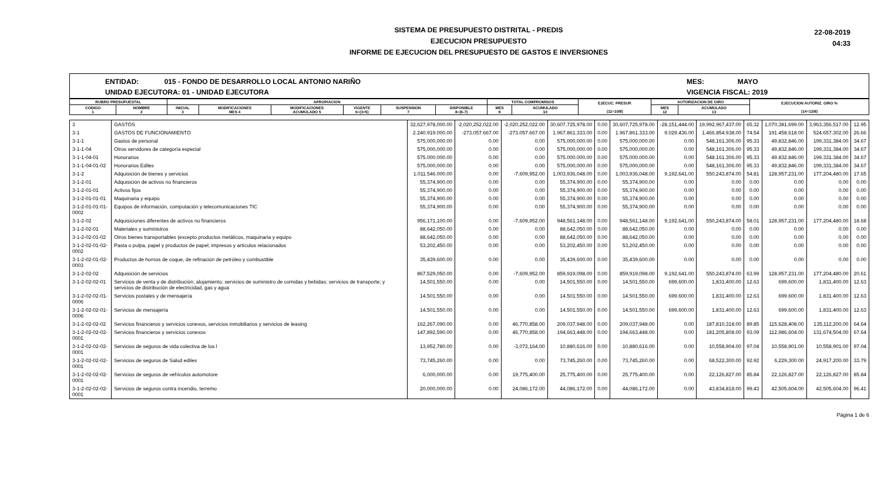SISTEMA DE PRESUPUESTO DISTRITAL - PREDIS
EJECUCION PRESUPUESTO
INFORME DE EJECUCION DEL PRESUPUESTO DE GASTOS E INVERSIONES
22-08-2019
04:33
ENTIDAD: 015 - FONDO DE DESARROLLO LOCAL ANTONIO NARIÑO
UNIDAD EJECUTORA: 01 - UNIDAD EJECUTORA
MES: MAYO
VIGENCIA FISCAL: 2019
| RUBRO PRESUPUESTAL | | APROPIACION | | | | | | TOTAL COMPROMISOS | | EJECUC. PRESUP. (11=10/8) | AUTORIZACION DE GIRO | | EJECUCION AUTORIZ. GIRO % (14=13/8) |
| --- | --- | --- | --- | --- | --- | --- | --- | --- | --- | --- | --- | --- | --- |
| CODIGO 1 | NOMBRE 2 | INICIAL 3 | MODIFICACIONES MES 4 | MODIFICACIONES ACUMULADO 5 | VIGENTE 6=(3+5) | SUSPENSION 7 | DISPONIBLE 8=(6-7) | MES 9 | ACUMULADO 10 | | MES 12 | ACUMULADO 13 | |
| 3 | GASTOS | 32,627,978,000.00 | -2,020,252,022.00 | -2,020,252,022.00 | 30,607,725,978.00 | 0.00 | 30,607,725,978.00 | -28,151,444.00 | 19,992,967,437.00 | 65.32 | 1,070,381,699.00 | 3,963,356,517.00 | 12.95 |
| 3-1 | GASTOS DE FUNCIONAMIENTO | 2.240.919.000.00 | -273.057.667.00 | -273.057.667.00 | 1.967.861.333.00 | 0.00 | 1.967.861.333.00 | 9.029.436.00 | 1.466.854.938.00 | 74.54 | 191.458.618.00 | 524.657.302.00 | 26.66 |
| 3-1-1 | Gastos de personal | 575,000,000.00 | 0.00 | 0.00 | 575,000,000.00 | 0.00 | 575,000,000.00 | 0.00 | 548,161,306.00 | 95.33 | 49,832,846.00 | 199,331,384.00 | 34.67 |
| 3-1-1-04 | Otros servidores de categoría especial | 575,000,000.00 | 0.00 | 0.00 | 575,000,000.00 | 0.00 | 575,000,000.00 | 0.00 | 548,161,306.00 | 95.33 | 49,832,846.00 | 199,331,384.00 | 34.67 |
| 3-1-1-04-01 | Honorarios | 575.000.000.00 | 0.00 | 0.00 | 575.000.000.00 | 0.00 | 575.000.000.00 | 0.00 | 548.161.306.00 | 95.33 | 49.832.846.00 | 199.331.384.00 | 34.67 |
| 3-1-1-04-01-02 | Honorarios Ediles | 575,000,000.00 | 0.00 | 0.00 | 575,000,000.00 | 0.00 | 575,000,000.00 | 0.00 | 548,161,306.00 | 95.33 | 49,832,846.00 | 199,331,384.00 | 34.67 |
| 3-1-2 | Adquisición de bienes y servicios | 1.011.546.000.00 | 0.00 | -7,609,952.00 | 1,003,936,048.00 | 0.00 | 1,003,936,048.00 | 9,192,641.00 | 550,243,874.00 | 54.81 | 128,957,231.00 | 177,204,480.00 | 17.65 |
| 3-1-2-01 | Adquisición de activos no financieros | 55,374,900.00 | 0.00 | 0.00 | 55,374,900.00 | 0.00 | 55,374,900.00 | 0.00 | 0.00 | 0.00 | 0.00 | 0.00 | 0.00 |
| 3-1-2-01-01 | Activos fijos | 55,374,900.00 | 0.00 | 0.00 | 55,374,900.00 | 0.00 | 55,374,900.00 | 0.00 | 0.00 | 0.00 | 0.00 | 0.00 | 0.00 |
| 3-1-2-01-01-01 | Maquinaria y equipo | 55,374,900.00 | 0.00 | 0.00 | 55,374,900.00 | 0.00 | 55,374,900.00 | 0.00 | 0.00 | 0.00 | 0.00 | 0.00 | 0.00 |
| 3-1-2-01-01-01-0002 | Equipos de información, computación y telecomunicaciones TIC | 55,374,900.00 | 0.00 | 0.00 | 55,374,900.00 | 0.00 | 55,374,900.00 | 0.00 | 0.00 | 0.00 | 0.00 | 0.00 | 0.00 |
| 3-1-2-02 | Adquisiciones diferentes de activos no financieros | 956,171,100.00 | 0.00 | -7,609,952.00 | 948,561,148.00 | 0.00 | 948,561,148.00 | 9,192,641.00 | 550,243,874.00 | 58.01 | 128,957,231.00 | 177,204,480.00 | 18.68 |
| 3-1-2-02-01 | Materiales y suministros | 88,642,050.00 | 0.00 | 0.00 | 88,642,050.00 | 0.00 | 88,642,050.00 | 0.00 | 0.00 | 0.00 | 0.00 | 0.00 | 0.00 |
| 3-1-2-02-01-02 | Otros bienes transportables (excepto productos metálicos, maquinaria y equipo | 88,642,050.00 | 0.00 | 0.00 | 88,642,050.00 | 0.00 | 88,642,050.00 | 0.00 | 0.00 | 0.00 | 0.00 | 0.00 | 0.00 |
| 3-1-2-02-01-02-0002 | Pasta o pulpa, papel y productos de papel; impresos y artículos relacionados | 53,202,450.00 | 0.00 | 0.00 | 53,202,450.00 | 0.00 | 53,202,450.00 | 0.00 | 0.00 | 0.00 | 0.00 | 0.00 | 0.00 |
| 3-1-2-02-01-02-0003 | Productos de hornos de coque, de refinación de petróleo y combustible | 35,439,600.00 | 0.00 | 0.00 | 35,439,600.00 | 0.00 | 35,439,600.00 | 0.00 | 0.00 | 0.00 | 0.00 | 0.00 | 0.00 |
| 3-1-2-02-02 | Adquisición de servicios | 867,529,050.00 | 0.00 | -7,609,952.00 | 859,919,098.00 | 0.00 | 859,919,098.00 | 9,192,641.00 | 550,243,874.00 | 63.99 | 128,957,231.00 | 177,204,480.00 | 20.61 |
| 3-1-2-02-02-01 | Servicios de venta y de distribución; alojamiento; servicios de suministro de comidas y bebidas; servicios de transporte; y servicios de distribución de electricidad, gas y agua | 14,501,550.00 | 0.00 | 0.00 | 14,501,550.00 | 0.00 | 14,501,550.00 | 699,600.00 | 1,831,400.00 | 12.63 | 699,600.00 | 1,831,400.00 | 12.63 |
| 3-1-2-02-02-01-0006 | Servicios postales y de mensajería | 14.501.550.00 | 0.00 | 0.00 | 14.501.550.00 | 0.00 | 14.501.550.00 | 699.600.00 | 1.831.400.00 | 12.63 | 699.600.00 | 1.831.400.00 | 12.63 |
| 3-1-2-02-02-01-0006 | Servicios de mensajería | 14,501,550.00 | 0.00 | 0.00 | 14,501,550.00 | 0.00 | 14,501,550.00 | 699,600.00 | 1,831,400.00 | 12.63 | 699,600.00 | 1,831,400.00 | 12.63 |
| 3-1-2-02-02-02 | Servicios financieros y servicios conexos, servicios inmobiliarios y servicios de leasing | 162,267,090.00 | 0.00 | 46,770,858.00 | 209,037,948.00 | 0.00 | 209,037,948.00 | 0.00 | 187,810,318.00 | 89.85 | 115,628,408.00 | 135,112,200.00 | 64.64 |
| 3-1-2-02-02-02-0001 | Servicios financieros y servicios conexos | 147,892,590.00 | 0.00 | 46,770,858.00 | 194,663,448.00 | 0.00 | 194,663,448.00 | 0.00 | 181,205,808.00 | 93.09 | 112,986,604.00 | 131,674,504.00 | 67.64 |
| 3-1-2-02-02-02-0001 | Servicios de seguros de vida colectiva de los l | 13,952,780.00 | 0.00 | -3,072,164.00 | 10,880,616.00 | 0.00 | 10,880,616.00 | 0.00 | 10,558,904.00 | 97.04 | 10,558,901.00 | 10,558,901.00 | 97.04 |
| 3-1-2-02-02-02-0001 | Servicios de seguros de Salud ediles | 73,745,260.00 | 0.00 | 0.00 | 73,745,260.00 | 0.00 | 73,745,260.00 | 0.00 | 68,522,300.00 | 92.92 | 6,229,300.00 | 24,917,200.00 | 33.79 |
| 3-1-2-02-02-02-0001 | Servicios de seguros de vehículos automotore | 6,000,000.00 | 0.00 | 19,775,400.00 | 25,775,400.00 | 0.00 | 25,775,400.00 | 0.00 | 22,126,827.00 | 85.84 | 22,126,827.00 | 22,126,827.00 | 85.84 |
| 3-1-2-02-02-02-0001 | Servicios de seguros contra incendio, terremo | 20,000,000.00 | 0.00 | 24,086,172.00 | 44,086,172.00 | 0.00 | 44,086,172.00 | 0.00 | 43,834,818.00 | 99.43 | 42,505,604.00 | 42,505,604.00 | 96.41 |
Página 1 de 6